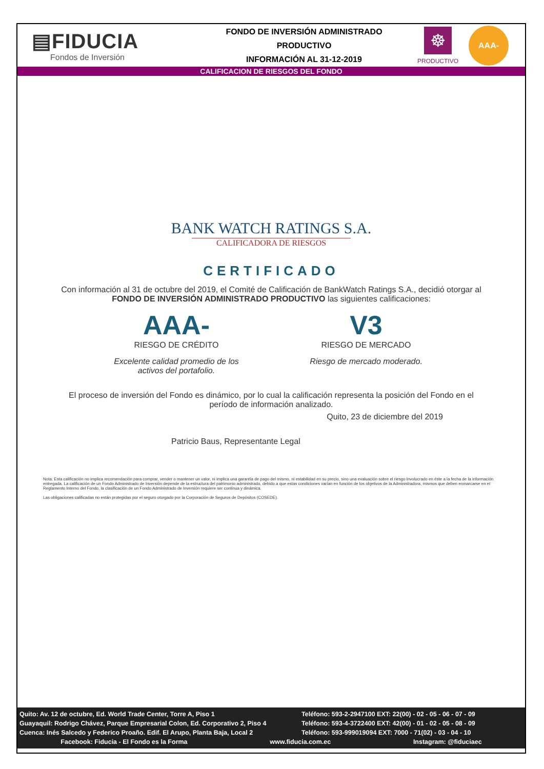▤FIDUCIA
Fondos de Inversión
FONDO DE INVERSIÓN ADMINISTRADO
PRODUCTIVO
INFORMACIÓN AL 31-12-2019
☸
PRODUCTIVO
AAA-
CALIFICACION DE RIESGOS DEL FONDO
BANK WATCH RATINGS S.A.
CALIFICADORA DE RIESGOS
CERTIFICADO
Con información al 31 de octubre del 2019, el Comité de Calificación de BankWatch Ratings S.A., decidió otorgar al FONDO DE INVERSIÓN ADMINISTRADO PRODUCTIVO las siguientes calificaciones:
AAA-
RIESGO DE CRÉDITO
Excelente calidad promedio de los activos del portafolio.
V3
RIESGO DE MERCADO
Riesgo de mercado moderado.
El proceso de inversión del Fondo es dinámico, por lo cual la calificación representa la posición del Fondo en el período de información analizado.
Quito, 23 de diciembre del 2019
Patricio Baus, Representante Legal
Nota: Esta calificación no implica recomendación para comprar, vender o mantener un valor, ni implica una garantía de pago del mismo, ni estabilidad en su precio, sino una evaluación sobre el riesgo involucrado en éste a la fecha de la información entregada. La calificación de un Fondo Administrado de Inversión depende de la estructura del patrimonio administrado, debido a que estas condiciones varían en función de los objetivos de la Administradora, mismos que deben enmarcarse en el Reglamento Interno del Fondo, la clasificación de un Fondo Administrado de Inversión requiere ser continua y dinámica.
Las obligaciones calificadas no están protegidas por el seguro otorgado por la Corporación de Seguros de Depósitos (COSEDE).
Quito: Av. 12 de octubre, Ed. World Trade Center, Torre A, Piso 1 Teléfono: 593-2-2947100 EXT: 22(00) - 02 - 05 - 06 - 07 - 09
Guayaquil: Rodrigo Chávez, Parque Empresarial Colon, Ed. Corporativo 2, Piso 4 Teléfono: 593-4-3722400 EXT: 42(00) - 01 - 02 - 05 - 08 - 09
Cuenca: Inés Salcedo y Federico Proaño. Edif. El Arupo, Planta Baja, Local 2 Teléfono: 593-999019094 EXT: 7000 - 71(02) - 03 - 04 - 10
Facebook: Fiducia - El Fondo es la Forma www.fiducia.com.ec Instagram: @fiduciaec